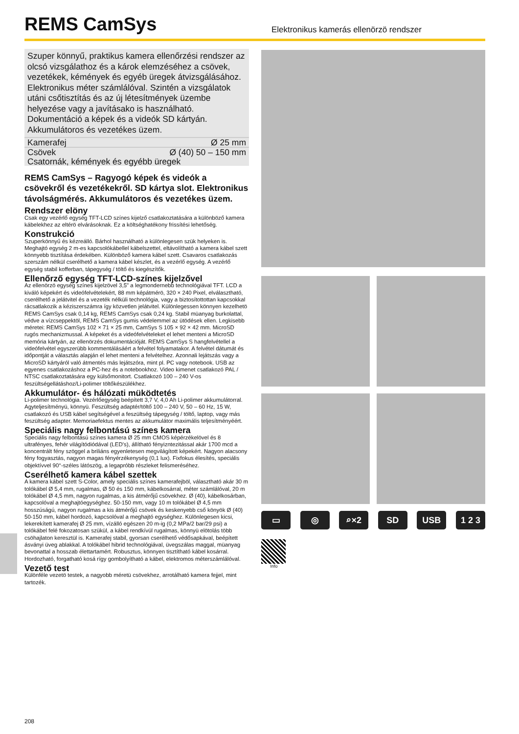REMS CamSys
Elektronikus kamerás ellenörzö rendszer
Szuper könnyű, praktikus kamera ellenőrzési rendszer az olcsó vizsgálathoz és a károk elemzéséhez a csövek, vezetékek, kémények és egyéb üregek átvizsgálásához. Elektronikus méter számlálóval. Szintén a vizsgálatok utáni csőtisztítás és az új létesítmények üzembe helyezése vagy a javításako is használható. Dokumentáció a képek és a videók SD kártyán. Akkumulátoros és vezetékes üzem.
| Kamerafej | Ø 25 mm |
| Csövek | Ø (40) 50 – 150 mm |
| Csatornák, kémények és egyébb üregek | |
REMS CamSys – Ragyogó képek és videók a csövekről és vezetékekről. SD kártya slot. Elektronikus távolságmérés. Akkumulátoros és vezetékes üzem.
Rendszer elöny
Csak egy vezérlő egység TFT-LCD színes kijelző csatlakoztatására a különböző kamera kábelekhez az eltérö elvárásoknak. Ez a költséghatékony frissítési lehetőség.
Konstrukció
Szuperkönnyű és kézreálló. Bárhol használható a különlegesen szük helyeken is. Meghajtó egység 2 m-es kapcsolókábellel kábelszettel, eltávolítható a kamera kábel szett könnyebb tisztítása érdekében. Különböző kamera kábel szett. Csavaros csatlakozás szerszám nélkül cserélhető a kamera kábel készlet, és a vezérlő egység. A vezérlő egység stabil kofferban, tápegység / töltő és kiegészítők.
Ellenőrző egység TFT-LCD-színes kijelzővel
Az ellenörzö egység színes kijelzövel 3,5" a legmondernebb technológiával TFT. LCD a kiváló képekért és videófelvételekért, 88 mm képátmérö, 320 × 240 Pixel, elválasztható, cserélhető a jelátvitel és a vezeték nélküli technológia, vagy a biztosítottottan kapcsokkal rácsatlakozik a kéziszerszámra így közvetlen jelátvitel. Különlegessen könnyen kezelhetö REMS CamSys csak 0,14 kg, REMS CamSys csak 0,24 kg. Stabil müanyag burkolattal, védve a vízcseppektöl, REMS CamSys gumis védelemmel az ütödések ellen. Legkisebb méretei: REMS CamSys 102 × 71 × 25 mm, CamSys S 105 × 92 × 42 mm. MicroSD rugós mechanizmussal. A képeket és a videófelvételeket el lehet menteni a MicroSD memória kártyán, az ellenörzés dokumentációját. REMS CamSys S hangfelvétellel a videófelvétel egyszerübb kommentálásáért a felvétel folyamatakor. A felvétel dátumát és időpontját a választás alapján el lehet menteni a felvételhez. Azonnali lejátszás vagy a MicroSD kártyáról való átmentés más lejátszóra, mint pl. PC vagy notebook. USB az egyenes csatlakozáshoz a PC-hez és a notebookhoz. Video kimenet csatlakozó PAL / NTSC csatlakoztatására egy külsőmonitort. Csatlakozó 100 – 240 V-os feszültségellátáshoz/Li-polimer töltőkészülékhez.
Akkumulátor- és hálózati müködtetés
Li-polimer technológia. Vezérlőegység beépített 3,7 V, 4,0 Ah Li-polimer akkumulátorral. Agyteljesítményü, könnyü. Feszültség adaptér/töltő 100 – 240 V, 50 – 60 Hz, 15 W, csatlakozó és USB kábel segítségével a feszültség tápegység / töltő, laptop, vagy más feszültség adapter. Memoriaefektus mentes az akkumulátor maximális teljesítményéért.
Speciális nagy felbontású színes kamera
Speciális nagy felbontású színes kamera Ø 25 mm CMOS képérzékelövel és 8 ultrafényes, fehér világítódiódával (LED's), állítható fényizntezitással akár 1700 mcd a koncentrált fény szöggel a briliáns egyenletesen megvilágított képekért. Nagyon alacsony fény fogyasztás, nagyon magas fényérzékenység (0,1 lux). Fixfokus élesítés, speciális objektívvel 90°-széles látószög, a legapróbb részleket felismeréséhez.
Cserélhető kamera kábel szettek
A kamera kábel szett S-Color, amely speciális színes kamerafejböl, választható akár 30 m tolókábel Ø 5,4 mm, rugalmas, Ø 50 és 150 mm, kábelkosárral, méter számlálóval, 20 m tolókábel Ø 4,5 mm, nagyon rugalmas, a kis átmérőjű csövekhez. Ø (40), kábelkosárban, kapcsolóval a meghajtóegységhez. 50-150 mm, vagy 10 m tolókábel Ø 4,5 mm hosszúságú, nagyon rugalmas a kis átmérőjű csövek és keskenyebb cső könyök Ø (40) 50-150 mm, kábel hordozó, kapcsolóval a meghajtó egységhez. Különlegesen kicsi, lekerekített kamerafej Ø 25 mm, vízálló egészen 20 m-ig (0,2 MPa/2 bar/29 psi) a tolókábel felé fokozatosan szükül, a kábel rendkívül rugalmas, könnyü elötolás több csöhajlaton keresztül is. Kamerafej stabil, gyorsan cserélhető védősapkával, beépített ásványi üveg ablakkal. A tolókábel hibrid technológiával, üvegszálas maggal, müanyag bevonattal a hosszab élettartamért. Robusztus, könnyen tisztítható kábel kosárral. Hordozható, forgatható kosá rígy gombolyítható a kábel, elektromos méterszámlálóval.
Vezető test
Különféle vezetö testek, a nagyobb méretü csövekhez, arrotálható kamera fejjel, mint tartozék.
▭ ◎ ⌕×2 SD USB 1 2 3
Info
208